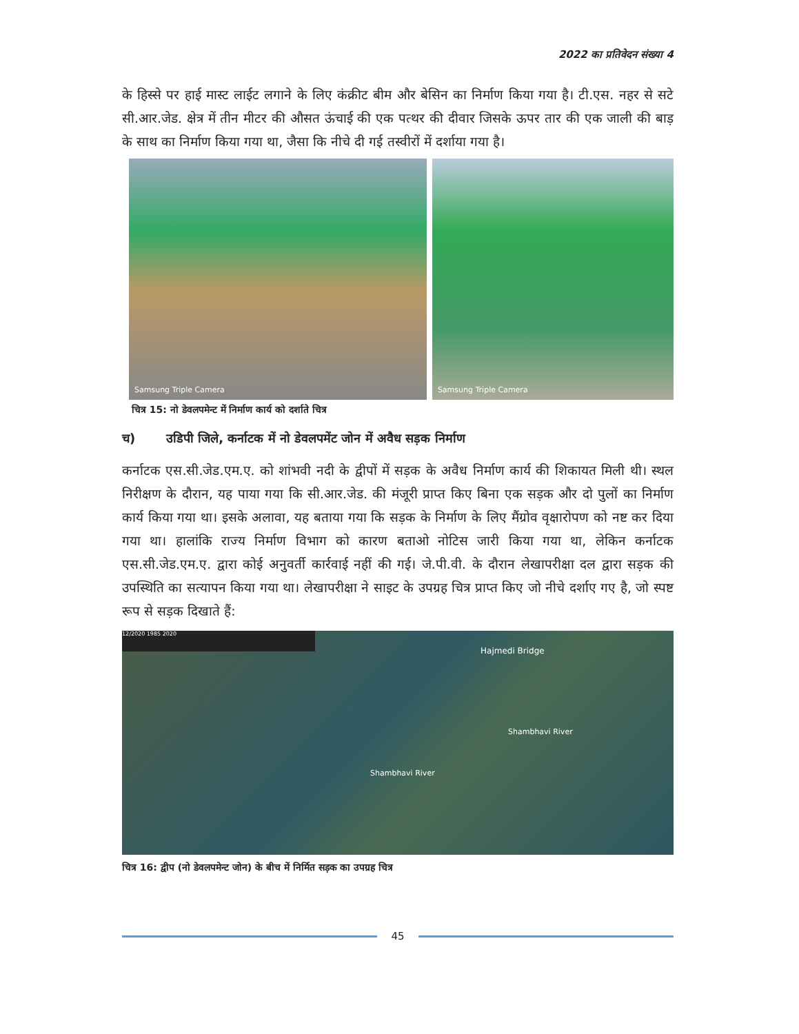2022 का प्रतिवेदन संख्या 4
के हिस्से पर हाई मास्ट लाईट लगाने के लिए कंक्रीट बीम और बेसिन का निर्माण किया गया है। टी.एस. नहर से सटे सी.आर.जेड. क्षेत्र में तीन मीटर की औसत ऊंचाई की एक पत्थर की दीवार जिसके ऊपर तार की एक जाली की बाड़ के साथ का निर्माण किया गया था, जैसा कि नीचे दी गई तस्वीरों में दर्शाया गया है।
Samsung Triple Camera Samsung Triple Camera
चित्र 15: नो डेवलपमेन्ट में निर्माण कार्य को दर्शाते चित्र
च) उडिपी जिले, कर्नाटक में नो डेवलपमेंट जोन में अवैध सड़क निर्माण
कर्नाटक एस.सी.जेड.एम.ए. को शांभवी नदी के द्वीपों में सड़क के अवैध निर्माण कार्य की शिकायत मिली थी। स्थल निरीक्षण के दौरान, यह पाया गया कि सी.आर.जेड. की मंजूरी प्राप्त किए बिना एक सड़क और दो पुलों का निर्माण कार्य किया गया था। इसके अलावा, यह बताया गया कि सड़क के निर्माण के लिए मैंग्रोव वृक्षारोपण को नष्ट कर दिया गया था। हालांकि राज्य निर्माण विभाग को कारण बताओ नोटिस जारी किया गया था, लेकिन कर्नाटक एस.सी.जेड.एम.ए. द्वारा कोई अनुवर्ती कार्रवाई नहीं की गई। जे.पी.वी. के दौरान लेखापरीक्षा दल द्वारा सड़क की उपस्थिति का सत्यापन किया गया था। लेखापरीक्षा ने साइट के उपग्रह चित्र प्राप्त किए जो नीचे दर्शाए गए है, जो स्पष्ट रूप से सड़क दिखाते हैं:
12/2020 1985 2020
Hajmedi Bridge
Shambhavi River
Shambhavi River
चित्र 16: द्वीप (नो डेवलपमेन्ट जोन) के बीच में निर्मित सड़क का उपग्रह चित्र
45